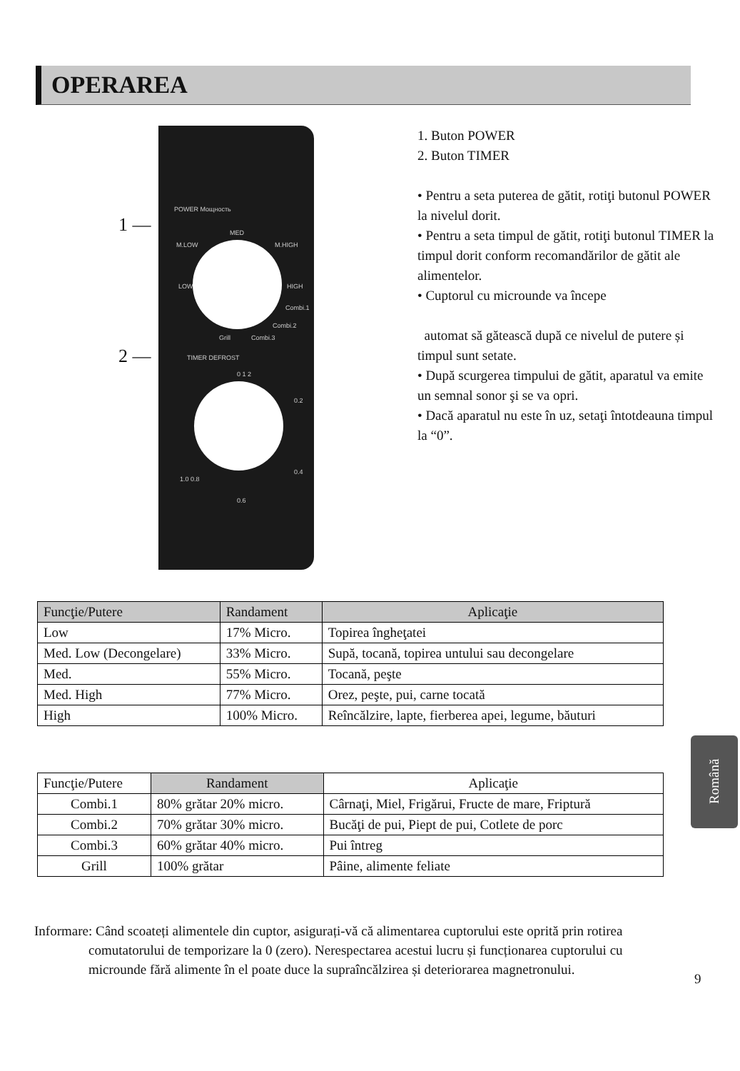OPERAREA
1 —
2 —
POWER Мощность
MED
M.LOW M.HIGH
LOW HIGH
Combi.1
Combi.2
Combi.3
Grill
TIMER DEFROST
0 1 2
0.2
0.4
1.0 0.8
0.6
1. Buton POWER
2. Buton TIMER
• Pentru a seta puterea de gătit, rotiţi butonul POWER la nivelul dorit.
• Pentru a seta timpul de gătit, rotiţi butonul TIMER la timpul dorit conform recomandărilor de gătit ale alimentelor.
• Cuptorul cu microunde va începe
automat să gătească după ce nivelul de puterе și timpul sunt setate.
• După scurgerea timpului de gătit, aparatul va emite un semnal sonor şi se va opri.
• Dacă aparatul nu este în uz, setaţi întotdeauna timpul la “0”.
| Funcţie/Putere | Randament | Aplicaţie |
| --- | --- | --- |
| Low | 17% Micro. | Topirea îngheţatei |
| Med. Low (Decongelare) | 33% Micro. | Supă, tocană, topirea untului sau decongelare |
| Med. | 55% Micro. | Tocană, peşte |
| Med. High | 77% Micro. | Orez, peşte, pui, carne tocată |
| High | 100% Micro. | Reîncălzire, lapte, fierberea apei, legume, băuturi |
| Funcţie/Putere | Randament | Aplicaţie |
| --- | --- | --- |
| Combi.1 | 80% grătar 20% micro. | Cârnaţi, Miel, Frigărui, Fructe de mare, Friptură |
| Combi.2 | 70% grătar 30% micro. | Bucăţi de pui, Piept de pui, Cotlete de porc |
| Combi.3 | 60% grătar 40% micro. | Pui întreg |
| Grill | 100% grătar | Pâine, alimente feliate |
Română
Informare: Când scoateți alimentele din cuptor, asigurați-vă că alimentarea cuptorului este oprită prin rotirea
comutatorului de temporizare la 0 (zero). Nerespectarea acestui lucru și funcționarea cuptorului cu
microunde fără alimente în el poate duce la supraîncălzirea și deteriorarea magnetronului.
9